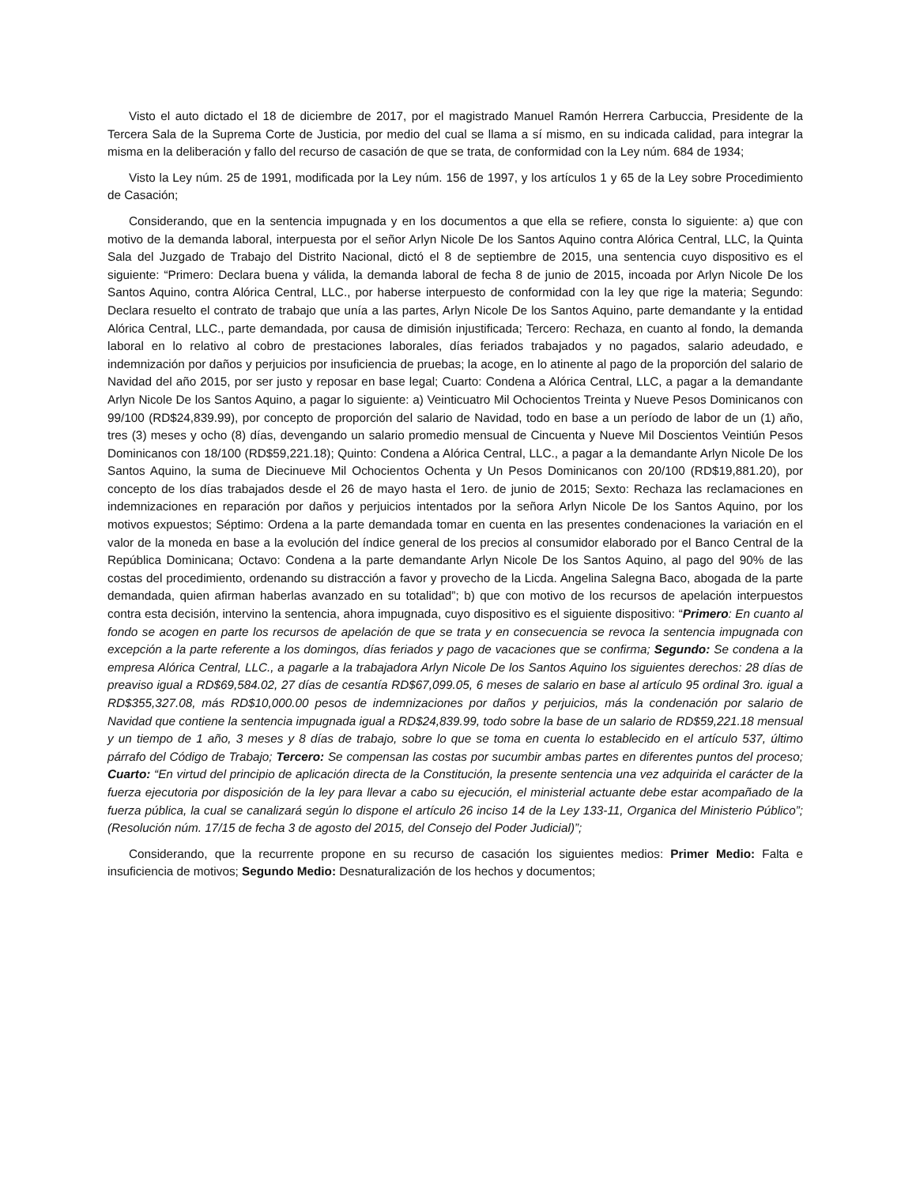Visto el auto dictado el 18 de diciembre de 2017, por el magistrado Manuel Ramón Herrera Carbuccia, Presidente de la Tercera Sala de la Suprema Corte de Justicia, por medio del cual se llama a sí mismo, en su indicada calidad, para integrar la misma en la deliberación y fallo del recurso de casación de que se trata, de conformidad con la Ley núm. 684 de 1934;
Visto la Ley núm. 25 de 1991, modificada por la Ley núm. 156 de 1997, y los artículos 1 y 65 de la Ley sobre Procedimiento de Casación;
Considerando, que en la sentencia impugnada y en los documentos a que ella se refiere, consta lo siguiente: a) que con motivo de la demanda laboral, interpuesta por el señor Arlyn Nicole De los Santos Aquino contra Alórica Central, LLC, la Quinta Sala del Juzgado de Trabajo del Distrito Nacional, dictó el 8 de septiembre de 2015, una sentencia cuyo dispositivo es el siguiente: “Primero: Declara buena y válida, la demanda laboral de fecha 8 de junio de 2015, incoada por Arlyn Nicole De los Santos Aquino, contra Alórica Central, LLC., por haberse interpuesto de conformidad con la ley que rige la materia; Segundo: Declara resuelto el contrato de trabajo que unía a las partes, Arlyn Nicole De los Santos Aquino, parte demandante y la entidad Alórica Central, LLC., parte demandada, por causa de dimisión injustificada; Tercero: Rechaza, en cuanto al fondo, la demanda laboral en lo relativo al cobro de prestaciones laborales, días feriados trabajados y no pagados, salario adeudado, e indemnización por daños y perjuicios por insuficiencia de pruebas; la acoge, en lo atinente al pago de la proporción del salario de Navidad del año 2015, por ser justo y reposar en base legal; Cuarto: Condena a Alórica Central, LLC, a pagar a la demandante Arlyn Nicole De los Santos Aquino, a pagar lo siguiente: a) Veinticuatro Mil Ochocientos Treinta y Nueve Pesos Dominicanos con 99/100 (RD$24,839.99), por concepto de proporción del salario de Navidad, todo en base a un período de labor de un (1) año, tres (3) meses y ocho (8) días, devengando un salario promedio mensual de Cincuenta y Nueve Mil Doscientos Veintiún Pesos Dominicanos con 18/100 (RD$59,221.18); Quinto: Condena a Alórica Central, LLC., a pagar a la demandante Arlyn Nicole De los Santos Aquino, la suma de Diecinueve Mil Ochocientos Ochenta y Un Pesos Dominicanos con 20/100 (RD$19,881.20), por concepto de los días trabajados desde el 26 de mayo hasta el 1ero. de junio de 2015; Sexto: Rechaza las reclamaciones en indemnizaciones en reparación por daños y perjuicios intentados por la señora Arlyn Nicole De los Santos Aquino, por los motivos expuestos; Séptimo: Ordena a la parte demandada tomar en cuenta en las presentes condenaciones la variación en el valor de la moneda en base a la evolución del índice general de los precios al consumidor elaborado por el Banco Central de la República Dominicana; Octavo: Condena a la parte demandante Arlyn Nicole De los Santos Aquino, al pago del 90% de las costas del procedimiento, ordenando su distracción a favor y provecho de la Licda. Angelina Salegna Baco, abogada de la parte demandada, quien afirman haberlas avanzado en su totalidad”; b) que con motivo de los recursos de apelación interpuestos contra esta decisión, intervino la sentencia, ahora impugnada, cuyo dispositivo es el siguiente dispositivo: “Primero: En cuanto al fondo se acogen en parte los recursos de apelación de que se trata y en consecuencia se revoca la sentencia impugnada con excepción a la parte referente a los domingos, días feriados y pago de vacaciones que se confirma; Segundo: Se condena a la empresa Alórica Central, LLC., a pagarle a la trabajadora Arlyn Nicole De los Santos Aquino los siguientes derechos: 28 días de preaviso igual a RD$69,584.02, 27 días de cesantía RD$67,099.05, 6 meses de salario en base al artículo 95 ordinal 3ro. igual a RD$355,327.08, más RD$10,000.00 pesos de indemnizaciones por daños y perjuicios, más la condenación por salario de Navidad que contiene la sentencia impugnada igual a RD$24,839.99, todo sobre la base de un salario de RD$59,221.18 mensual y un tiempo de 1 año, 3 meses y 8 días de trabajo, sobre lo que se toma en cuenta lo establecido en el artículo 537, último párrafo del Código de Trabajo; Tercero: Se compensan las costas por sucumbir ambas partes en diferentes puntos del proceso; Cuarto: “En virtud del principio de aplicación directa de la Constitución, la presente sentencia una vez adquirida el carácter de la fuerza ejecutoria por disposición de la ley para llevar a cabo su ejecución, el ministerial actuante debe estar acompañado de la fuerza pública, la cual se canalizará según lo dispone el artículo 26 inciso 14 de la Ley 133-11, Organica del Ministerio Público”; (Resolución núm. 17/15 de fecha 3 de agosto del 2015, del Consejo del Poder Judicial)”;
Considerando, que la recurrente propone en su recurso de casación los siguientes medios: Primer Medio: Falta e insuficiencia de motivos; Segundo Medio: Desnaturalización de los hechos y documentos;